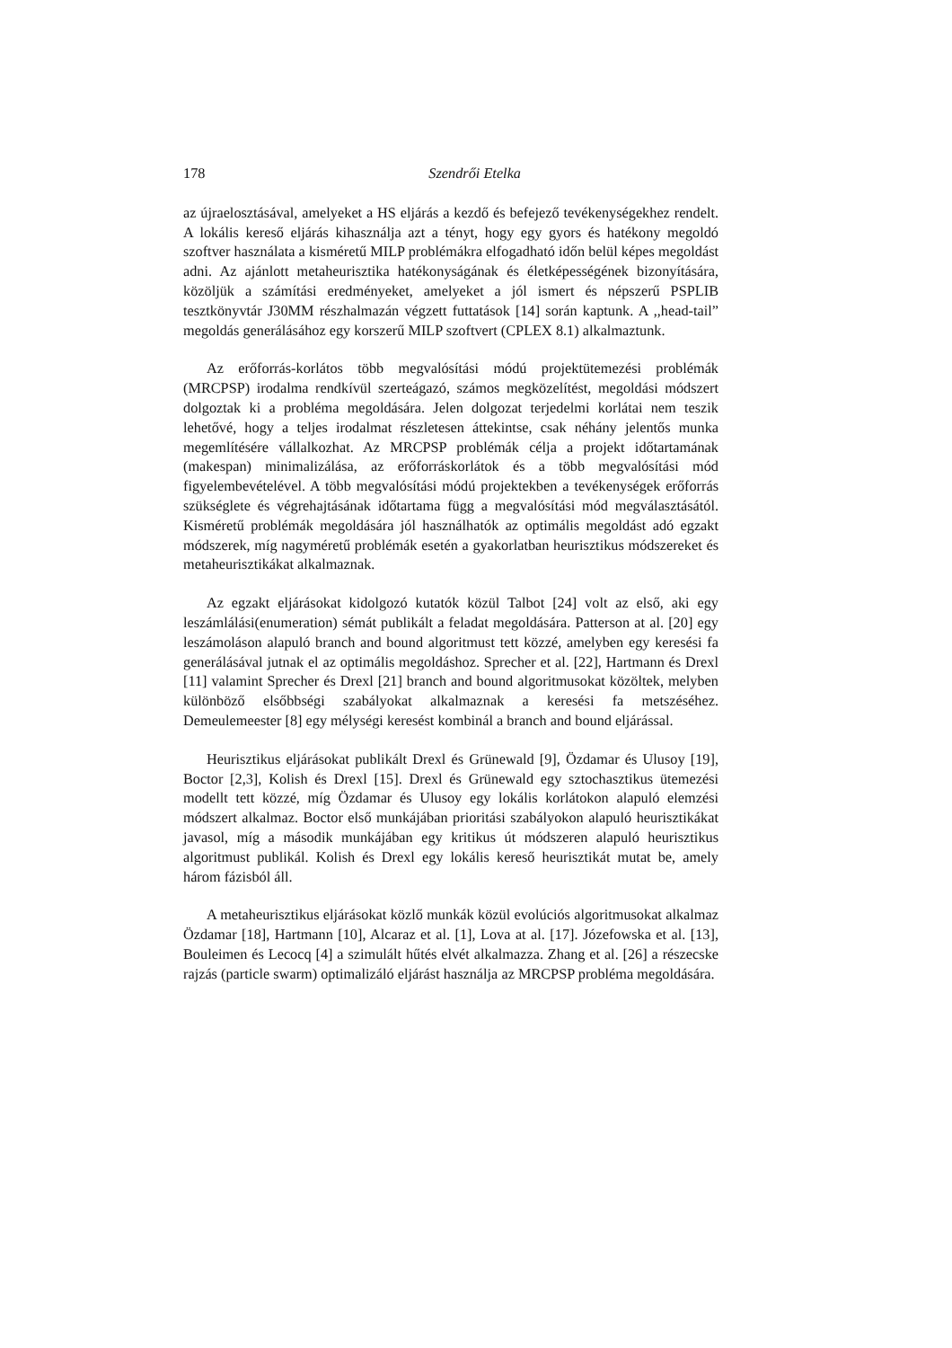178 Szendrői Etelka
az újraelosztásával, amelyeket a HS eljárás a kezdő és befejező tevékenységekhez rendelt. A lokális kereső eljárás kihasználja azt a tényt, hogy egy gyors és hatékony megoldó szoftver használata a kisméretű MILP problémákra elfogadható időn belül képes megoldást adni. Az ajánlott metaheurisztika hatékonyságának és életképességének bizonyítására, közöljük a számítási eredményeket, amelyeket a jól ismert és népszerű PSPLIB tesztkönyvtár J30MM részhalmazán végzett futtatások [14] során kaptunk. A ,,head-tail” megoldás generálásához egy korszerű MILP szoftvert (CPLEX 8.1) alkalmaztunk.
Az erőforrás-korlátos több megvalósítási módú projektütemezési problémák (MRCPSP) irodalma rendkívül szerteágazó, számos megközelítést, megoldási módszert dolgoztak ki a probléma megoldására. Jelen dolgozat terjedelmi korlátai nem teszik lehetővé, hogy a teljes irodalmat részletesen áttekintse, csak néhány jelentős munka megemlítésére vállalkozhat. Az MRCPSP problémák célja a projekt időtartamának (makespan) minimalizálása, az erőforráskorlátok és a több megvalósítási mód figyelembevételével. A több megvalósítási módú projektekben a tevékenységek erőforrás szükséglete és végrehajtásának időtartama függ a megvalósítási mód megválasztásától. Kisméretű problémák megoldására jól használhatók az optimális megoldást adó egzakt módszerek, míg nagyméretű problémák esetén a gyakorlatban heurisztikus módszereket és metaheurisztikákat alkalmaznak.
Az egzakt eljárásokat kidolgozó kutatók közül Talbot [24] volt az első, aki egy leszámlálási(enumeration) sémát publikált a feladat megoldására. Patterson at al. [20] egy leszámoláson alapuló branch and bound algoritmust tett közzé, amelyben egy keresési fa generálásával jutnak el az optimális megoldáshoz. Sprecher et al. [22], Hartmann és Drexl [11] valamint Sprecher és Drexl [21] branch and bound algoritmusokat közöltek, melyben különböző elsőbbségi szabályokat alkalmaznak a keresési fa metszéséhez. Demeulemeester [8] egy mélységi keresést kombinál a branch and bound eljárással.
Heurisztikus eljárásokat publikált Drexl és Grünewald [9], Özdamar és Ulusoy [19], Boctor [2,3], Kolish és Drexl [15]. Drexl és Grünewald egy sztochasztikus ütemezési modellt tett közzé, míg Özdamar és Ulusoy egy lokális korlátokon alapuló elemzési módszert alkalmaz. Boctor első munkájában prioritási szabályokon alapuló heurisztikákat javasol, míg a második munkájában egy kritikus út módszeren alapuló heurisztikus algoritmust publikál. Kolish és Drexl egy lokális kereső heurisztikát mutat be, amely három fázisból áll.
A metaheurisztikus eljárásokat közlő munkák közül evolúciós algoritmusokat alkalmaz Özdamar [18], Hartmann [10], Alcaraz et al. [1], Lova at al. [17]. Józefowska et al. [13], Bouleimen és Lecocq [4] a szimulált hűtés elvét alkalmazza. Zhang et al. [26] a részecske rajzás (particle swarm) optimalizáló eljárást használja az MRCPSP probléma megoldására.